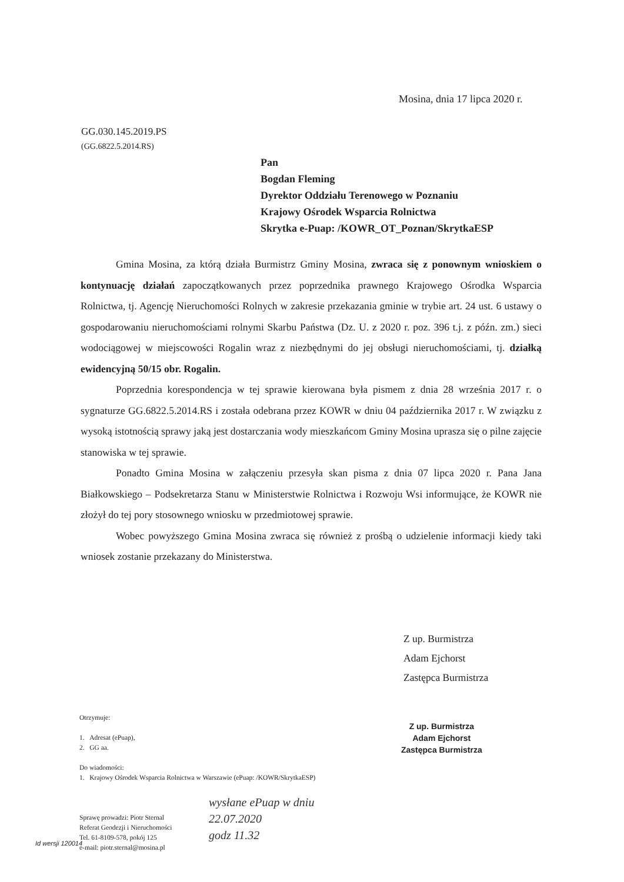Mosina, dnia 17 lipca 2020 r.
GG.030.145.2019.PS
(GG.6822.5.2014.RS)
Pan
Bogdan Fleming
Dyrektor Oddziału Terenowego w Poznaniu
Krajowy Ośrodek Wsparcia Rolnictwa
Skrytka e-Puap: /KOWR_OT_Poznan/SkrytkaESP
Gmina Mosina, za którą działa Burmistrz Gminy Mosina, zwraca się z ponownym wnioskiem o kontynuację działań zapoczątkowanych przez poprzednika prawnego Krajowego Ośrodka Wsparcia Rolnictwa, tj. Agencję Nieruchomości Rolnych w zakresie przekazania gminie w trybie art. 24 ust. 6 ustawy o gospodarowaniu nieruchomościami rolnymi Skarbu Państwa (Dz. U. z 2020 r. poz. 396 t.j. z późn. zm.) sieci wodociągowej w miejscowości Rogalin wraz z niezbędnymi do jej obsługi nieruchomościami, tj. działką ewidencyjną 50/15 obr. Rogalin.
Poprzednia korespondencja w tej sprawie kierowana była pismem z dnia 28 września 2017 r. o sygnaturze GG.6822.5.2014.RS i została odebrana przez KOWR w dniu 04 października 2017 r. W związku z wysoką istotnością sprawy jaką jest dostarczania wody mieszkańcom Gminy Mosina uprasza się o pilne zajęcie stanowiska w tej sprawie.
Ponadto Gmina Mosina w załączeniu przesyła skan pisma z dnia 07 lipca 2020 r. Pana Jana Białkowskiego – Podsekretarza Stanu w Ministerstwie Rolnictwa i Rozwoju Wsi informujące, że KOWR nie złożył do tej pory stosownego wniosku w przedmiotowej sprawie.
Wobec powyższego Gmina Mosina zwraca się również z prośbą o udzielenie informacji kiedy taki wniosek zostanie przekazany do Ministerstwa.
Z up. Burmistrza
Adam Ejchorst
Zastępca Burmistrza
Z up. Burmistrza
Adam Ejchorst
Zastępca Burmistrza
Otrzymuje:
1. Adresat (ePuap),
2. GG aa.
Do wiadomości:
1. Krajowy Ośrodek Wsparcia Rolnictwa w Warszawie (ePuap: /KOWR/SkrytkaESP)
Sprawę prowadzi: Piotr Sternal
Referat Geodezji i Nieruchomości
Tel. 61-8109-578, pokój 125
e-mail: piotr.sternal@mosina.pl
wysłane ePuap w dniu
22.07.2020
godz 11.32
Id wersji 120014